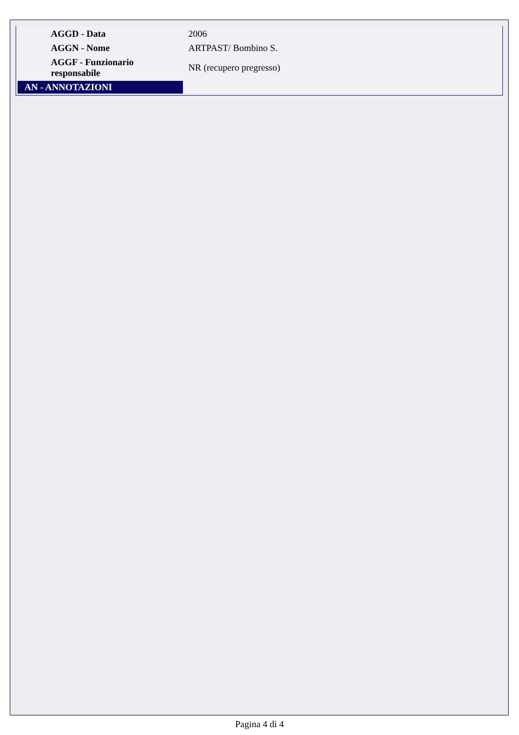| AGGD - Data | 2006 |
| AGGN - Nome | ARTPAST/ Bombino S. |
| AGGF - Funzionario responsabile | NR (recupero pregresso) |
| AN - ANNOTAZIONI | |
Pagina 4 di 4